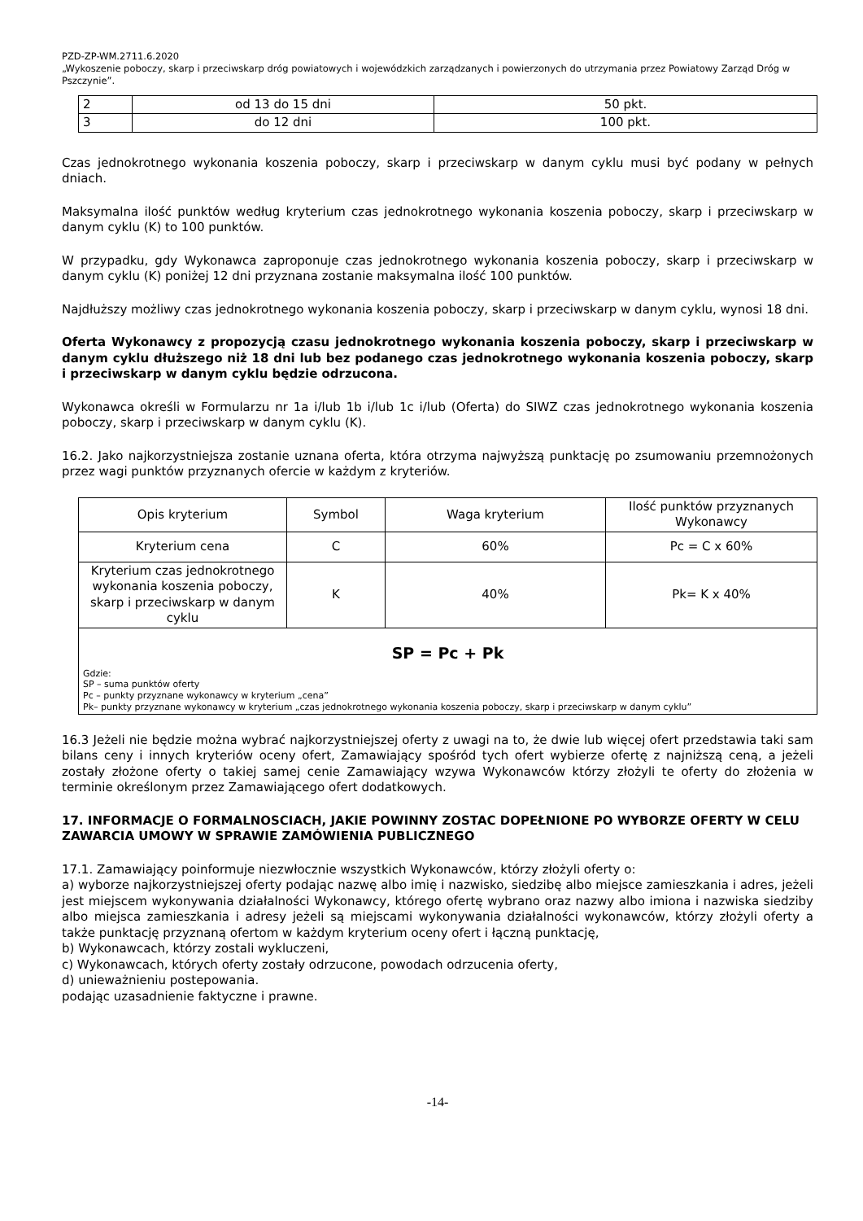PZD-ZP-WM.2711.6.2020
„Wykoszenie poboczy, skarp i przeciwskarp dróg powiatowych i wojewódzkich zarządzanych i powierzonych do utrzymania przez Powiatowy Zarząd Dróg w Pszczynie”.
| 2 | od 13 do 15 dni | 50 pkt. |
| 3 | do 12 dni | 100 pkt. |
Czas jednokrotnego wykonania koszenia poboczy, skarp i przeciwskarp w danym cyklu musi być podany w pełnych dniach.
Maksymalna ilość punktów według kryterium czas jednokrotnego wykonania koszenia poboczy, skarp i przeciwskarp w danym cyklu (K) to 100 punktów.
W przypadku, gdy Wykonawca zaproponuje czas jednokrotnego wykonania koszenia poboczy, skarp i przeciwskarp w danym cyklu (K) poniżej 12 dni przyznana zostanie maksymalna ilość 100 punktów.
Najdłuższy możliwy czas jednokrotnego wykonania koszenia poboczy, skarp i przeciwskarp w danym cyklu, wynosi 18 dni.
Oferta Wykonawcy z propozycją czasu jednokrotnego wykonania koszenia poboczy, skarp i przeciwskarp w danym cyklu dłuższego niż 18 dni lub bez podanego czas jednokrotnego wykonania koszenia poboczy, skarp i przeciwskarp w danym cyklu będzie odrzucona.
Wykonawca określi w Formularzu nr 1a i/lub 1b i/lub 1c i/lub (Oferta) do SIWZ czas jednokrotnego wykonania koszenia poboczy, skarp i przeciwskarp w danym cyklu (K).
16.2. Jako najkorzystniejsza zostanie uznana oferta, która otrzyma najwyższą punktację po zsumowaniu przemnożonych przez wagi punktów przyznanych ofercie w każdym z kryteriów.
| Opis kryterium | Symbol | Waga kryterium | Ilość punktów przyznanych Wykonawcy |
| Kryterium cena | C | 60% | Pc = C x 60% |
| Kryterium czas jednokrotnego wykonania koszenia poboczy, skarp i przeciwskarp w danym cyklu | K | 40% | Pk= K x 40% |
| SP = Pc + Pk Gdzie: SP – suma punktów oferty Pc – punkty przyznane wykonawcy w kryterium „cena” Pk– punkty przyznane wykonawcy w kryterium „czas jednokrotnego wykonania koszenia poboczy, skarp i przeciwskarp w danym cyklu” | | | |
16.3 Jeżeli nie będzie można wybrać najkorzystniejszej oferty z uwagi na to, że dwie lub więcej ofert przedstawia taki sam bilans ceny i innych kryteriów oceny ofert, Zamawiający spośród tych ofert wybierze ofertę z najniższą ceną, a jeżeli zostały złożone oferty o takiej samej cenie Zamawiający wzywa Wykonawców którzy złożyli te oferty do złożenia w terminie określonym przez Zamawiającego ofert dodatkowych.
17. INFORMACJE O FORMALNOSCIACH, JAKIE POWINNY ZOSTAC DOPEŁNIONE PO WYBORZE OFERTY W CELU ZAWARCIA UMOWY W SPRAWIE ZAMÓWIENIA PUBLICZNEGO
17.1. Zamawiający poinformuje niezwłocznie wszystkich Wykonawców, którzy złożyli oferty o:
a) wyborze najkorzystniejszej oferty podając nazwę albo imię i nazwisko, siedzibę albo miejsce zamieszkania i adres, jeżeli jest miejscem wykonywania działalności Wykonawcy, którego ofertę wybrano oraz nazwy albo imiona i nazwiska siedziby albo miejsca zamieszkania i adresy jeżeli są miejscami wykonywania działalności wykonawców, którzy złożyli oferty a także punktację przyznaną ofertom w każdym kryterium oceny ofert i łączną punktację,
b) Wykonawcach, którzy zostali wykluczeni,
c) Wykonawcach, których oferty zostały odrzucone, powodach odrzucenia oferty,
d) unieważnieniu postepowania.
podając uzasadnienie faktyczne i prawne.
-14-